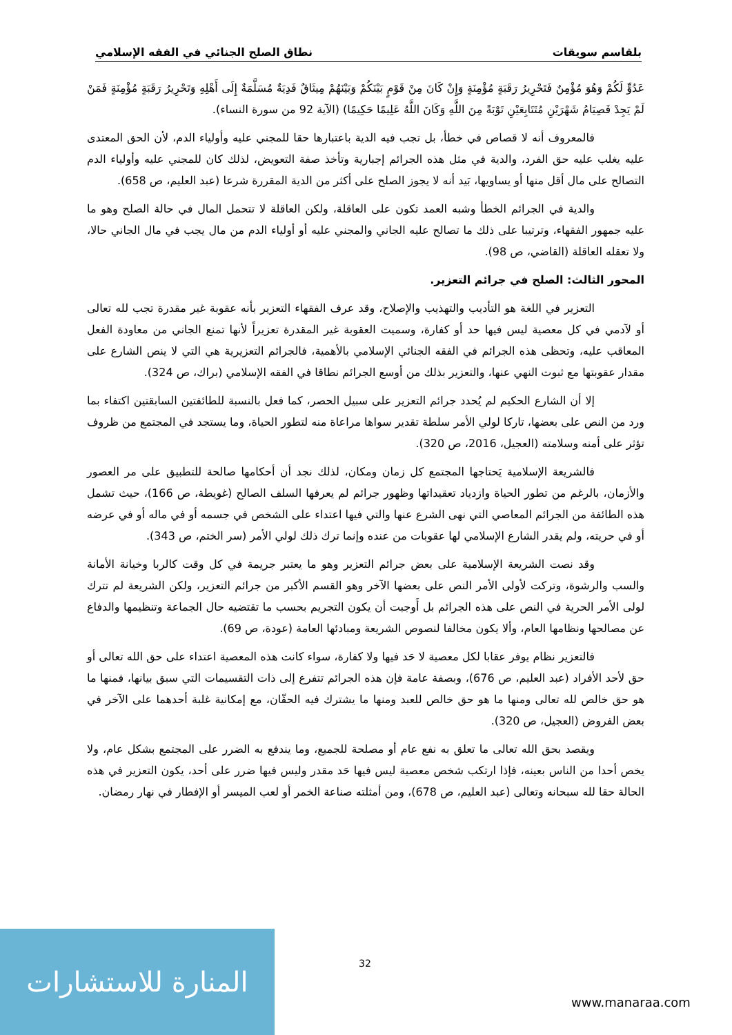بلقاسم سويقات نطاق الصلح الجنائي في الفقه الإسلامي
عَدُوٍّ لَكُمْ وَهُوَ مُؤْمِنٌ فَتَحْرِيرُ رَقَبَةٍ مُؤْمِنَةٍ وَإِنْ كَانَ مِنْ قَوْمٍ بَيْنَكُمْ وَبَيْنَهُمْ مِيثَاقٌ فَدِيَةٌ مُسَلَّمَةٌ إِلَى أَهْلِهِ وَتَحْرِيرُ رَقَبَةٍ مُؤْمِنَةٍ فَمَنْ لَمْ يَجِدْ فَصِيَامُ شَهْرَيْنِ مُتَتَابِعَيْنِ تَوْبَةً مِنَ اللَّهِ وَكَانَ اللَّهُ عَلِيمًا حَكِيمًا) (الآية 92 من سورة النساء).
فالمعروف أنه لا قصاص في خطأ، بل تجب فيه الدية باعتبارها حقا للمجني عليه وأولياء الدم، لأن الحق المعتدى عليه يغلب عليه حق الفرد، والدية في مثل هذه الجرائم إجبارية وتأخذ صفة التعويض، لذلك كان للمجني عليه وأولياء الدم التصالح على مال أقل منها أو يساويها، بَيد أنه لا يجوز الصلح على أكثر من الدية المقررة شرعا (عبد العليم، ص 658).
والدية في الجرائم الخطأ وشبه العمد تكون على العاقلة، ولكن العاقلة لا تتحمل المال في حالة الصلح وهو ما عليه جمهور الفقهاء، وترتيبا على ذلك ما تصالح عليه الجاني والمجني عليه أو أولياء الدم من مال يجب في مال الجاني حالا، ولا تعقله العاقلة (القاضي، ص 98).
المحور الثالث: الصلح في جرائم التعزير.
التعزير في اللغة هو التأديب والتهذيب والإصلاح، وقد عرف الفقهاء التعزير بأنه عقوبة غير مقدرة تجب لله تعالى أو لآدمي في كل معصية ليس فيها حد أو كفارة، وسميت العقوبة غير المقدرة تعزيراً لأنها تمنع الجاني من معاودة الفعل المعاقب عليه، وتحظى هذه الجرائم في الفقه الجنائي الإسلامي بالأهمية، فالجرائم التعزيرية هي التي لا ينص الشارع على مقدار عقوبتها مع ثبوت النهي عنها، والتعزير بذلك من أوسع الجرائم نطاقا في الفقه الإسلامي (براك، ص 324).
إلا أن الشارع الحكيم لم يُحدد جرائم التعزير على سبيل الحصر، كما فعل بالنسبة للطائفتين السابقتين اكتفاء بما ورد من النص على بعضها، تاركا لولي الأمر سلطة تقدير سواها مراعاة منه لتطور الحياة، وما يستجد في المجتمع من ظروف تؤثر على أمنه وسلامته (العجيل، 2016، ص 320).
فالشريعة الإسلامية يَحتاجها المجتمع كل زمان ومكان، لذلك نجد أن أحكامها صالحة للتطبيق على مر العصور والأزمان، بالرغم من تطور الحياة وازدياد تعقيداتها وظهور جرائم لم يعرفها السلف الصالح (غويطة، ص 166)، حيث تشمل هذه الطائفة من الجرائم المعاصي التي نهى الشرع عنها والتي فيها اعتداء على الشخص في جسمه أو في ماله أو في عرضه أو في حريته، ولم يقدر الشارع الإسلامي لها عقوبات من عنده وإنما ترك ذلك لولي الأمر (سر الختم، ص 343).
وقد نصت الشريعة الإسلامية على بعض جرائم التعزير وهو ما يعتبر جريمة في كل وقت كالربا وخيانة الأمانة والسب والرشوة، وتركت لأولى الأمر النص على بعضها الآخر وهو القسم الأكبر من جرائم التعزير، ولكن الشريعة لم تترك لولى الأمر الحرية في النص على هذه الجرائم بل أَوجبت أن يكون التجريم بحسب ما تقتضيه حال الجماعة وتنظيمها والدفاع عن مصالحها ونظامها العام، وألا يكون مخالفا لنصوص الشريعة ومبادئها العامة (عودة، ص 69).
فالتعزير نظام يوفر عقابا لكل معصية لا حَد فيها ولا كفارة، سواء كانت هذه المعصية اعتداء على حق الله تعالى أو حق لأحد الأفراد (عبد العليم، ص 676)، وبصفة عامة فإن هذه الجرائم تتفرع إلى ذات التقسيمات التي سبق بيانها، فمنها ما هو حق خالص لله تعالى ومنها ما هو حق خالص للعبد ومنها ما يشترك فيه الحقّان، مع إمكانية غلبة أحدهما على الآخر في بعض الفروض (العجيل، ص 320).
ويقصد بحق الله تعالى ما تعلق به نفع عام أو مصلحة للجميع، وما يندفع به الضرر على المجتمع بشكل عام، ولا يخص أحدا من الناس بعينه، فإذا ارتكب شخص معصية ليس فيها حَد مقدر وليس فيها ضرر على أحد، يكون التعزير في هذه الحالة حقا لله سبحانه وتعالى (عبد العليم، ص 678)، ومن أمثلته صناعة الخمر أو لعب الميسر أو الإفطار في نهار رمضان.
32
المنارة للاستشارات
www.manaraa.com